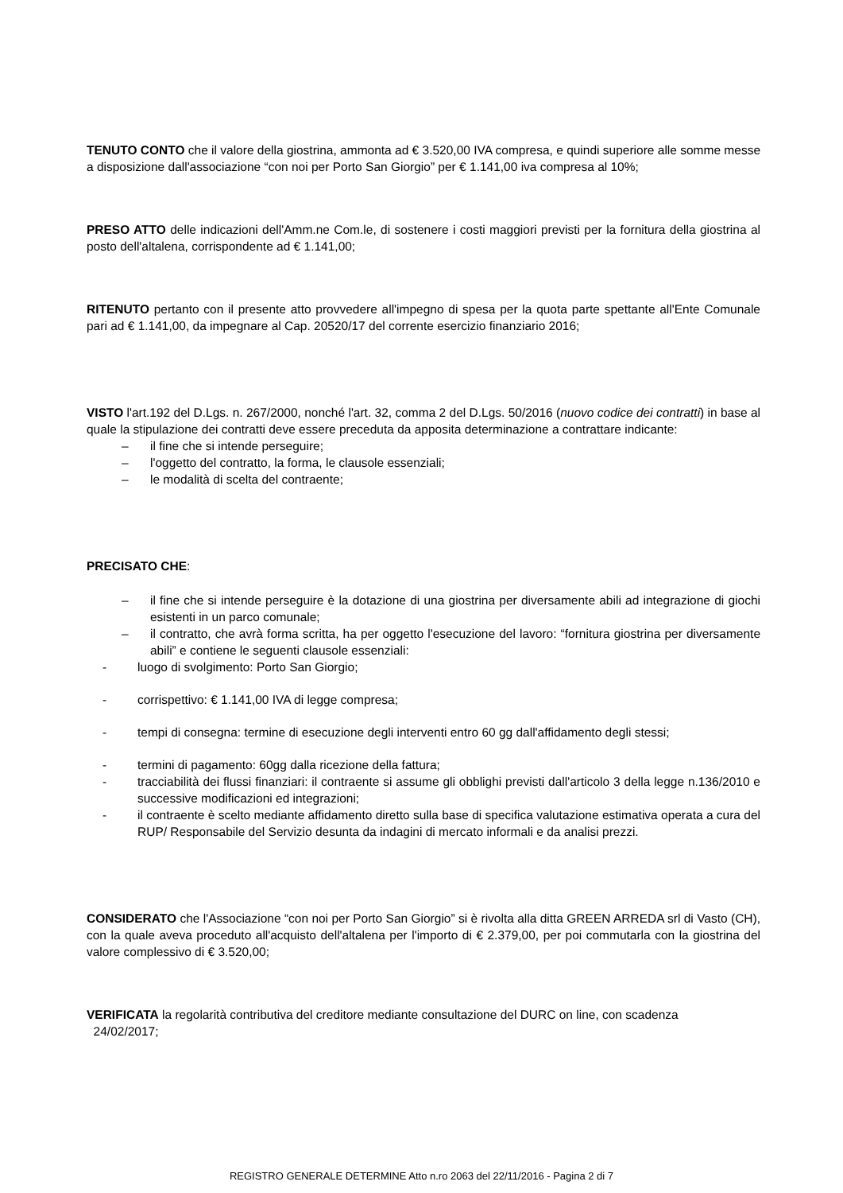TENUTO CONTO che il valore della giostrina, ammonta ad € 3.520,00 IVA compresa, e quindi superiore alle somme messe a disposizione dall'associazione “con noi per Porto San Giorgio” per € 1.141,00 iva compresa al 10%;
PRESO ATTO delle indicazioni dell'Amm.ne Com.le, di sostenere i costi maggiori previsti per la fornitura della giostrina al posto dell'altalena, corrispondente ad € 1.141,00;
RITENUTO pertanto con il presente atto provvedere all'impegno di spesa per la quota parte spettante all'Ente Comunale pari ad € 1.141,00, da impegnare al Cap. 20520/17 del corrente esercizio finanziario 2016;
VISTO l'art.192 del D.Lgs. n. 267/2000, nonché l'art. 32, comma 2 del D.Lgs. 50/2016 (nuovo codice dei contratti) in base al quale la stipulazione dei contratti deve essere preceduta da apposita determinazione a contrattare indicante:
– il fine che si intende perseguire;
– l'oggetto del contratto, la forma, le clausole essenziali;
– le modalità di scelta del contraente;
PRECISATO CHE:
– il fine che si intende perseguire è la dotazione di una giostrina per diversamente abili ad integrazione di giochi esistenti in un parco comunale;
– il contratto, che avrà forma scritta, ha per oggetto l'esecuzione del lavoro: “fornitura giostrina per diversamente abili” e contiene le seguenti clausole essenziali:
- luogo di svolgimento: Porto San Giorgio;
- corrispettivo: € 1.141,00 IVA di legge compresa;
- tempi di consegna: termine di esecuzione degli interventi entro 60 gg dall'affidamento degli stessi;
- termini di pagamento: 60gg dalla ricezione della fattura;
- tracciabilità dei flussi finanziari: il contraente si assume gli obblighi previsti dall'articolo 3 della legge n.136/2010 e successive modificazioni ed integrazioni;
- il contraente è scelto mediante affidamento diretto sulla base di specifica valutazione estimativa operata a cura del RUP/ Responsabile del Servizio desunta da indagini di mercato informali e da analisi prezzi.
CONSIDERATO che l'Associazione “con noi per Porto San Giorgio” si è rivolta alla ditta GREEN ARREDA srl di Vasto (CH), con la quale aveva proceduto all'acquisto dell'altalena per l'importo di € 2.379,00, per poi commutarla con la giostrina del valore complessivo di € 3.520,00;
VERIFICATA la regolarità contributiva del creditore mediante consultazione del DURC on line, con scadenza
24/02/2017;
REGISTRO GENERALE DETERMINE Atto n.ro 2063 del 22/11/2016 - Pagina 2 di 7